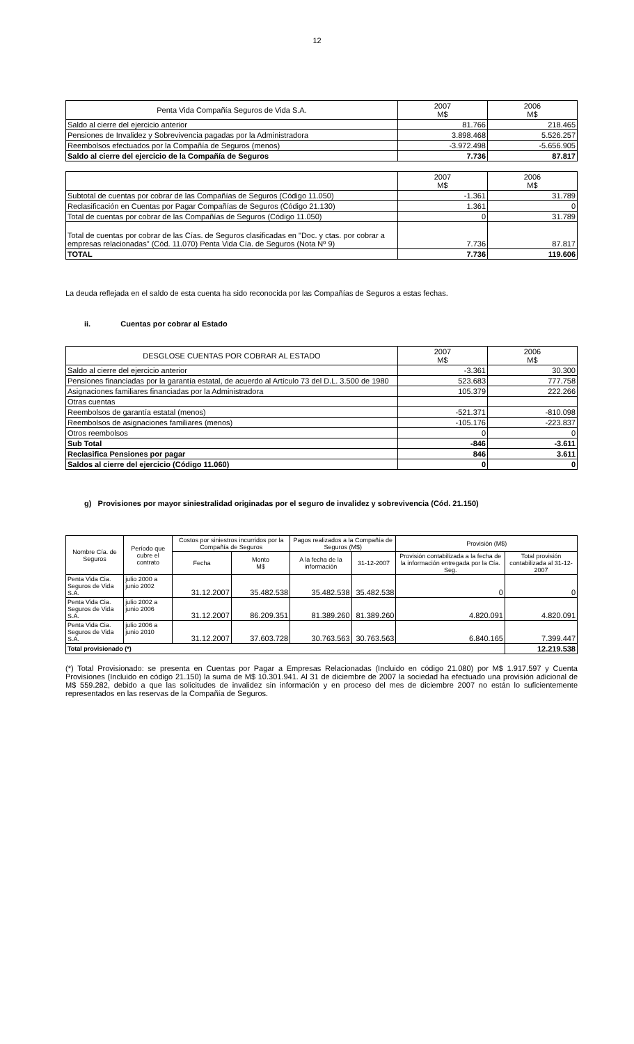12
| Penta Vida Compañía Seguros de Vida S.A. | 2007 M$ | 2006 M$ |
| --- | --- | --- |
| Saldo al cierre del ejercicio anterior | 81.766 | 218.465 |
| Pensiones de Invalidez y Sobrevivencia pagadas por la Administradora | 3.898.468 | 5.526.257 |
| Reembolsos efectuados por la Compañía de Seguros (menos) | -3.972.498 | -5.656.905 |
| Saldo al cierre del ejercicio de la Compañía de Seguros | 7.736 | 87.817 |
| | 2007 M$ | 2006 M$ |
| --- | --- | --- |
| Subtotal de cuentas por cobrar de las Compañías de Seguros (Código 11.050) | -1.361 | 31.789 |
| Reclasificación en Cuentas por Pagar Compañías de Seguros (Código 21.130) | 1.361 | 0 |
| Total de cuentas por cobrar de las Compañías de Seguros (Código 11.050) | 0 | 31.789 |
| Total de cuentas por cobrar de las Cías. de Seguros clasificadas en "Doc. y ctas. por cobrar a empresas relacionadas" (Cód. 11.070) Penta Vida Cía. de Seguros (Nota Nº 9) | 7.736 | 87.817 |
| TOTAL | 7.736 | 119.606 |
La deuda reflejada en el saldo de esta cuenta ha sido reconocida por las Compañías de Seguros a estas fechas.
ii. Cuentas por cobrar al Estado
| DESGLOSE CUENTAS POR COBRAR AL ESTADO | 2007 M$ | 2006 M$ |
| --- | --- | --- |
| Saldo al cierre del ejercicio anterior | -3.361 | 30.300 |
| Pensiones financiadas por la garantía estatal, de acuerdo al Artículo 73 del D.L. 3.500 de 1980 | 523.683 | 777.758 |
| Asignaciones familiares financiadas por la Administradora | 105.379 | 222.266 |
| Otras cuentas | | |
| Reembolsos de garantía estatal (menos) | -521.371 | -810.098 |
| Reembolsos de asignaciones familiares (menos) | -105.176 | -223.837 |
| Otros reembolsos | 0 | 0 |
| Sub Total | -846 | -3.611 |
| Reclasifica Pensiones por pagar | 846 | 3.611 |
| Saldos al cierre del ejercicio (Código 11.060) | 0 | 0 |
g) Provisiones por mayor siniestralidad originadas por el seguro de invalidez y sobrevivencia (Cód. 21.150)
| Nombre Cía. de Seguros | Período que cubre el contrato | Costos por siniestros incurridos por la Compañía de Seguros | | Pagos realizados a la Compañía de Seguros (M$) | | Provisión (M$) | |
| --- | --- | --- | --- | --- | --- | --- | --- |
| | | Fecha | Monto M$ | A la fecha de la información | 31-12-2007 | Provisión contabilizada a la fecha de la información entregada por la Cía. Seg. | Total provisión contabilizada al 31-12-2007 |
| Penta Vida Cia. Seguros de Vida S.A. | julio 2000 a junio 2002 | 31.12.2007 | 35.482.538 | 35.482.538 | 35.482.538 | 0 | 0 |
| Penta Vida Cia. Seguros de Vida S.A. | julio 2002 a junio 2006 | 31.12.2007 | 86.209.351 | 81.389.260 | 81.389.260 | 4.820.091 | 4.820.091 |
| Penta Vida Cia. Seguros de Vida S.A. | julio 2006 a junio 2010 | 31.12.2007 | 37.603.728 | 30.763.563 | 30.763.563 | 6.840.165 | 7.399.447 |
| Total provisionado (*) | | | | | | | 12.219.538 |
(*) Total Provisionado: se presenta en Cuentas por Pagar a Empresas Relacionadas (Incluido en código 21.080) por M$ 1.917.597 y Cuenta Provisiones (Incluido en código 21.150) la suma de M$ 10.301.941. Al 31 de diciembre de 2007 la sociedad ha efectuado una provisión adicional de M$ 559.282, debido a que las solicitudes de invalidez sin información y en proceso del mes de diciembre 2007 no están lo suficientemente representados en las reservas de la Compañía de Seguros.